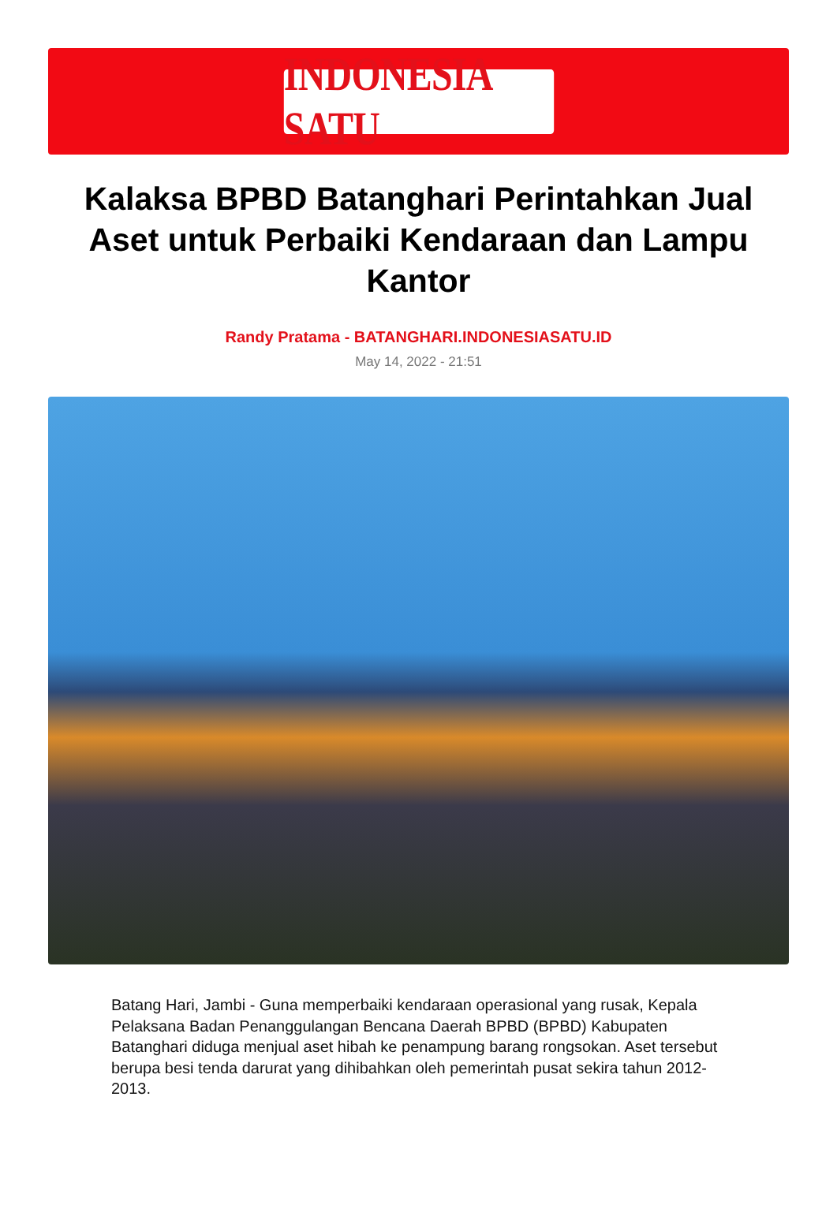INDONESIA SATU
Kalaksa BPBD Batanghari Perintahkan Jual Aset untuk Perbaiki Kendaraan dan Lampu Kantor
Randy Pratama - BATANGHARI.INDONESIASATU.ID
May 14, 2022 - 21:51
Batang Hari, Jambi - Guna memperbaiki kendaraan operasional yang rusak, Kepala Pelaksana Badan Penanggulangan Bencana Daerah BPBD (BPBD) Kabupaten Batanghari diduga menjual aset hibah ke penampung barang rongsokan. Aset tersebut berupa besi tenda darurat yang dihibahkan oleh pemerintah pusat sekira tahun 2012-2013.